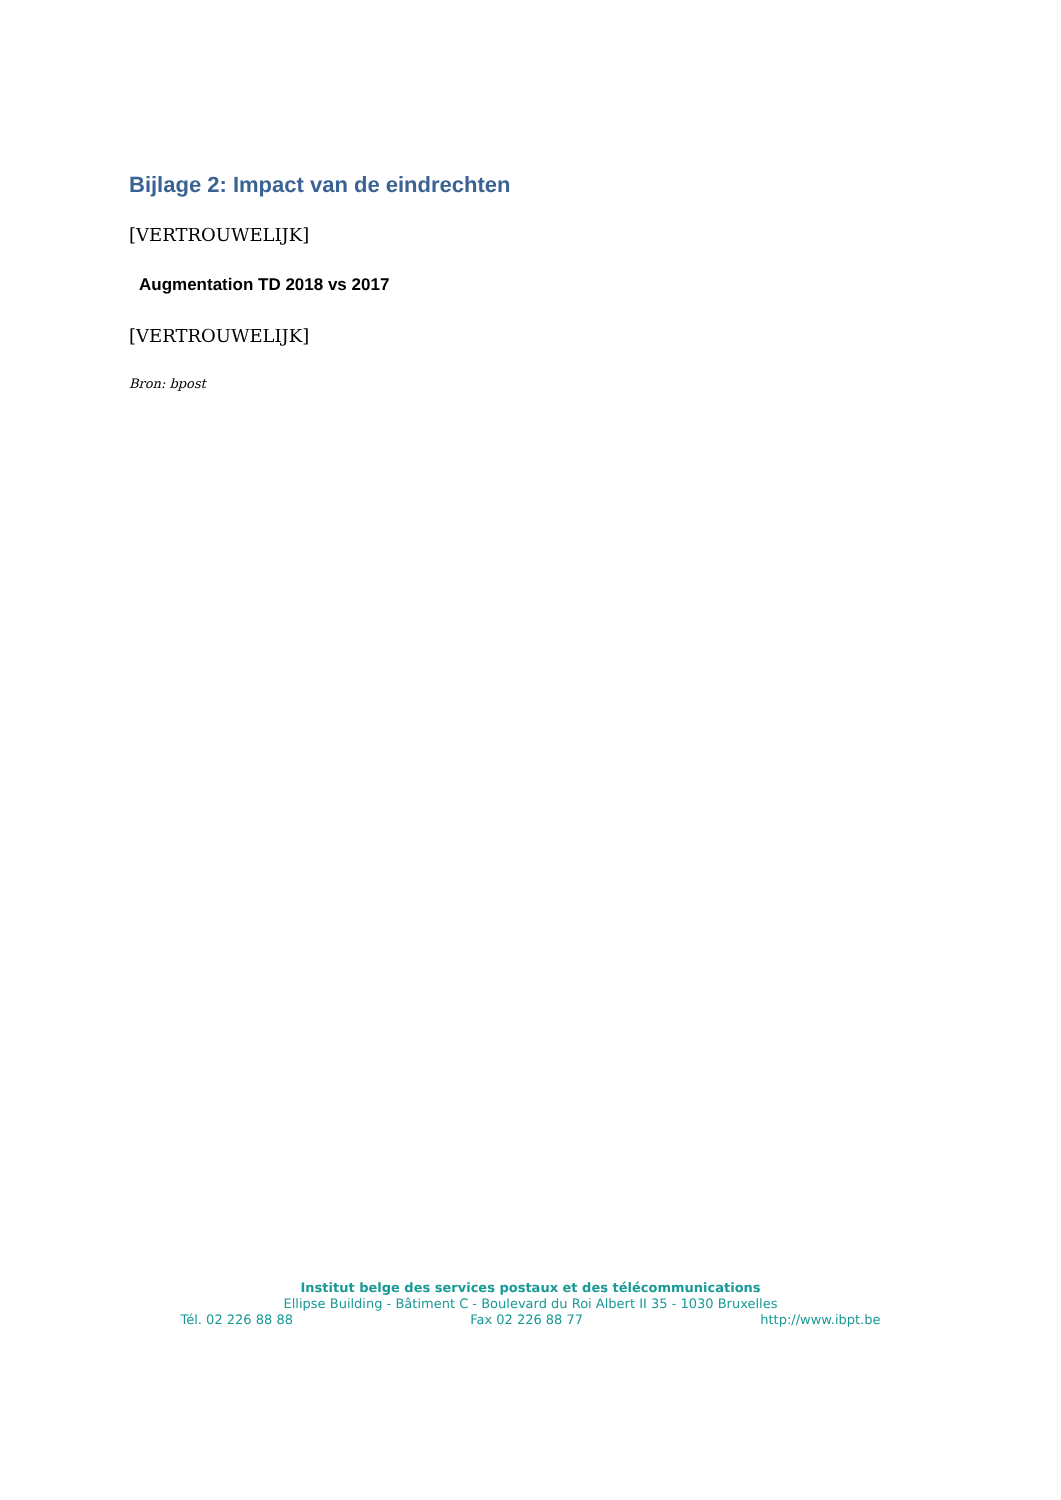Bijlage 2: Impact van de eindrechten
[VERTROUWELIJK]
Augmentation TD 2018 vs 2017
[VERTROUWELIJK]
Bron: bpost
Institut belge des services postaux et des télécommunications
Ellipse Building - Bâtiment C - Boulevard du Roi Albert II 35 - 1030 Bruxelles
Tél. 02 226 88 88 Fax 02 226 88 77 http://www.ibpt.be